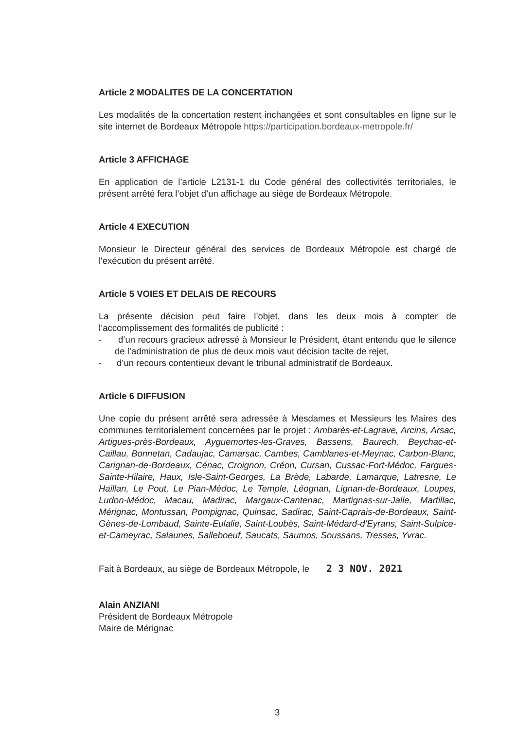Article 2 MODALITES DE LA CONCERTATION
Les modalités de la concertation restent inchangées et sont consultables en ligne sur le site internet de Bordeaux Métropole https://participation.bordeaux-metropole.fr/
Article 3 AFFICHAGE
En application de l’article L2131-1 du Code général des collectivités territoriales, le présent arrêté fera l’objet d’un affichage au siège de Bordeaux Métropole.
Article 4 EXECUTION
Monsieur le Directeur général des services de Bordeaux Métropole est chargé de l'exécution du présent arrêté.
Article 5 VOIES ET DELAIS DE RECOURS
La présente décision peut faire l’objet, dans les deux mois à compter de l’accomplissement des formalités de publicité :
- d’un recours gracieux adressé à Monsieur le Président, étant entendu que le silence de l’administration de plus de deux mois vaut décision tacite de rejet,
- d’un recours contentieux devant le tribunal administratif de Bordeaux.
Article 6 DIFFUSION
Une copie du présent arrêté sera adressée à Mesdames et Messieurs les Maires des communes territorialement concernées par le projet : Ambarès-et-Lagrave, Arcins, Arsac, Artigues-près-Bordeaux, Ayguemortes-les-Graves, Bassens, Baurech, Beychac-et-Caillau, Bonnetan, Cadaujac, Camarsac, Cambes, Camblanes-et-Meynac, Carbon-Blanc, Carignan-de-Bordeaux, Cénac, Croignon, Créon, Cursan, Cussac-Fort-Médoc, Fargues-Sainte-Hilaire, Haux, Isle-Saint-Georges, La Brède, Labarde, Lamarque, Latresne, Le Haillan, Le Pout, Le Pian-Médoc, Le Temple, Léognan, Lignan-de-Bordeaux, Loupes, Ludon-Médoc, Macau, Madirac, Margaux-Cantenac, Martignas-sur-Jalle, Martillac, Mérignac, Montussan, Pompignac, Quinsac, Sadirac, Saint-Caprais-de-Bordeaux, Saint-Gènes-de-Lombaud, Sainte-Eulalie, Saint-Loubès, Saint-Médard-d’Eyrans, Saint-Sulpice-et-Cameyrac, Salaunes, Salleboeuf, Saucats, Saumos, Soussans, Tresses, Yvrac.
Fait à Bordeaux, au siège de Bordeaux Métropole, le 2 3 NOV. 2021
Alain ANZIANI
Président de Bordeaux Métropole
Maire de Mérignac
3